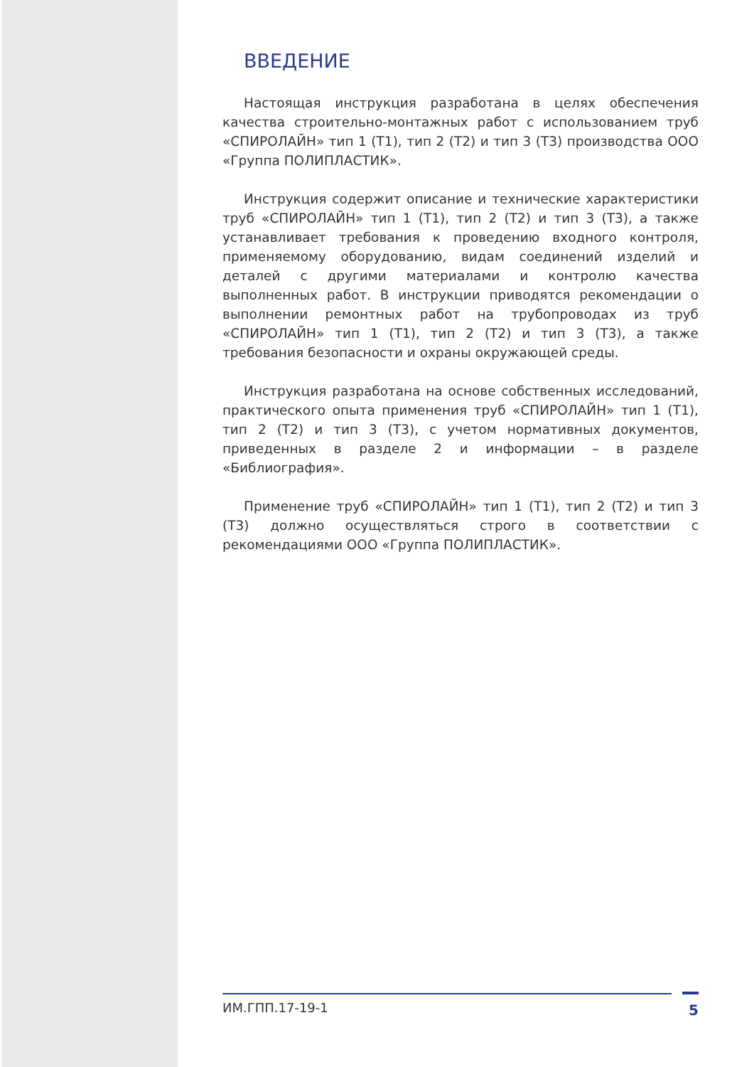ВВЕДЕНИЕ
Настоящая инструкция разработана в целях обеспечения качества строительно-монтажных работ с использованием труб «СПИРОЛАЙН» тип 1 (Т1), тип 2 (Т2) и тип 3 (Т3) производства ООО «Группа ПОЛИПЛАСТИК».
Инструкция содержит описание и технические характеристики труб «СПИРОЛАЙН» тип 1 (Т1), тип 2 (Т2) и тип 3 (Т3), а также устанавливает требования к проведению входного контроля, применяемому оборудованию, видам соединений изделий и деталей с другими материалами и контролю качества выполненных работ. В инструкции приводятся рекомендации о выполнении ремонтных работ на трубопроводах из труб «СПИРОЛАЙН» тип 1 (Т1), тип 2 (Т2) и тип 3 (Т3), а также требования безопасности и охраны окружающей среды.
Инструкция разработана на основе собственных исследований, практического опыта применения труб «СПИРОЛАЙН» тип 1 (Т1), тип 2 (Т2) и тип 3 (Т3), с учетом нормативных документов, приведенных в разделе 2 и информации – в разделе «Библиография».
Применение труб «СПИРОЛАЙН» тип 1 (Т1), тип 2 (Т2) и тип 3 (Т3) должно осуществляться строго в соответствии с рекомендациями ООО «Группа ПОЛИПЛАСТИК».
ИМ.ГПП.17-19-1 5